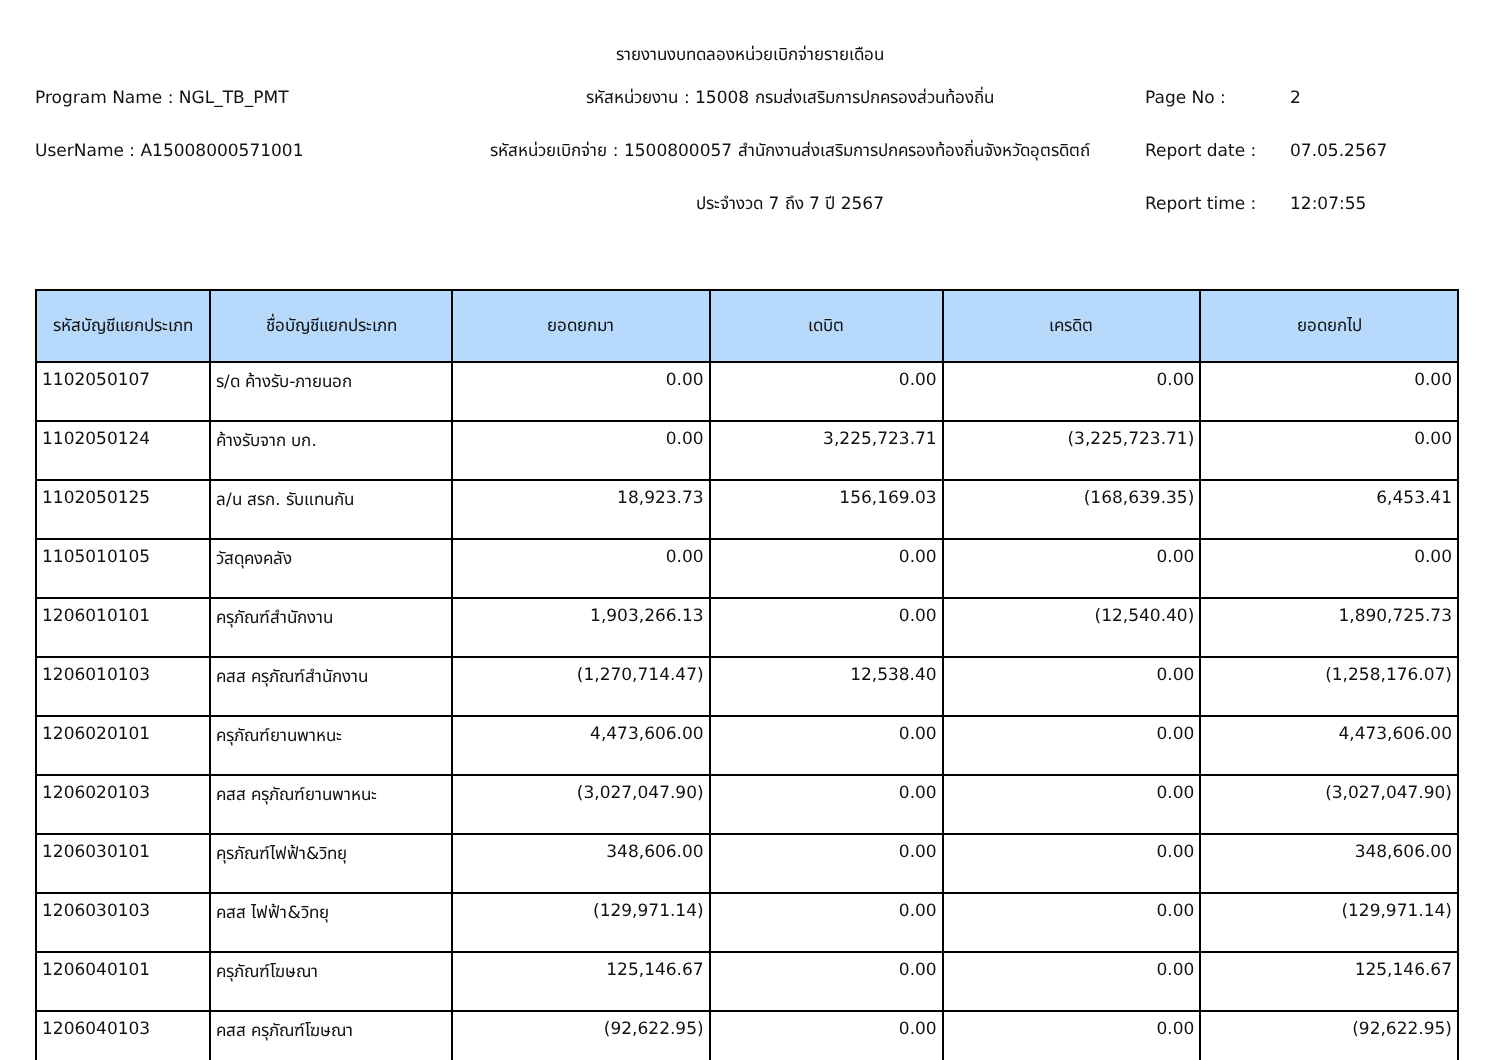รายงานงบทดลองหน่วยเบิกจ่ายรายเดือน
Program Name : NGL_TB_PMT
รหัสหน่วยงาน : 15008 กรมส่งเสริมการปกครองส่วนท้องถิ่น
Page No :
2
UserName : A15008000571001
รหัสหน่วยเบิกจ่าย : 1500800057 สำนักงานส่งเสริมการปกครองท้องถิ่นจังหวัดอุตรดิตถ์
Report date :
07.05.2567
ประจำงวด 7 ถึง 7 ปี 2567
Report time :
12:07:55
| รหัสบัญชีแยกประเภท | ชื่อบัญชีแยกประเภท | ยอดยกมา | เดบิต | เครดิต | ยอดยกไป |
| --- | --- | --- | --- | --- | --- |
| 1102050107 | ร/ด ค้างรับ-ภายนอก | 0.00 | 0.00 | 0.00 | 0.00 |
| 1102050124 | ค้างรับจาก บก. | 0.00 | 3,225,723.71 | (3,225,723.71) | 0.00 |
| 1102050125 | ล/น สรก. รับแทนกัน | 18,923.73 | 156,169.03 | (168,639.35) | 6,453.41 |
| 1105010105 | วัสดุคงคลัง | 0.00 | 0.00 | 0.00 | 0.00 |
| 1206010101 | ครุภัณฑ์สำนักงาน | 1,903,266.13 | 0.00 | (12,540.40) | 1,890,725.73 |
| 1206010103 | คสส ครุภัณฑ์สำนักงาน | (1,270,714.47) | 12,538.40 | 0.00 | (1,258,176.07) |
| 1206020101 | ครุภัณฑ์ยานพาหนะ | 4,473,606.00 | 0.00 | 0.00 | 4,473,606.00 |
| 1206020103 | คสส ครุภัณฑ์ยานพาหนะ | (3,027,047.90) | 0.00 | 0.00 | (3,027,047.90) |
| 1206030101 | คุรภัณฑ์ไฟฟ้า&วิทยุ | 348,606.00 | 0.00 | 0.00 | 348,606.00 |
| 1206030103 | คสส ไฟฟ้า&วิทยุ | (129,971.14) | 0.00 | 0.00 | (129,971.14) |
| 1206040101 | ครุภัณฑ์โฆษณา | 125,146.67 | 0.00 | 0.00 | 125,146.67 |
| 1206040103 | คสส ครุภัณฑ์โฆษณา | (92,622.95) | 0.00 | 0.00 | (92,622.95) |